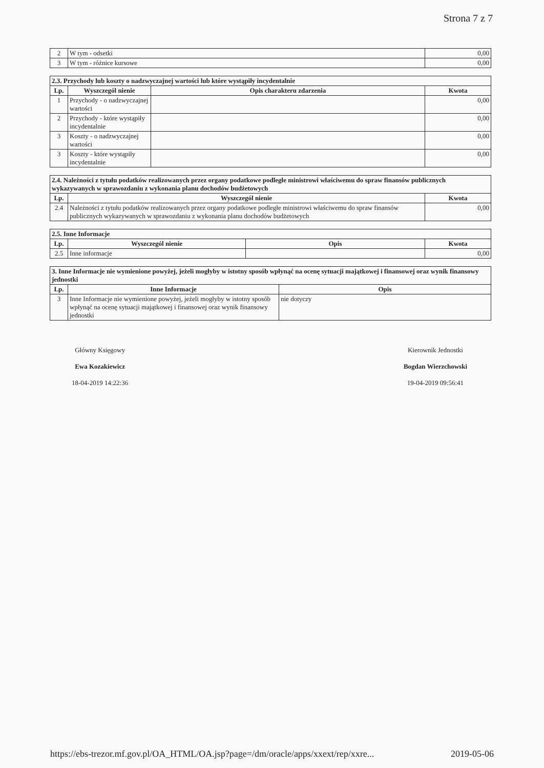Strona 7 z 7
| 2 | W tym - odsetki | 0,00 |
| 3 | W tym - różnice kursowe | 0,00 |
| 2.3. Przychody lub koszty o nadzwyczajnej wartości lub które wystąpiły incydentalnie | | | |
| --- | --- | --- | --- |
| Lp. | Wyszczegól nienie | Opis charakteru zdarzenia | Kwota |
| 1 | Przychody - o nadzwyczajnej wartości | | 0,00 |
| 2 | Przychody - które wystąpiły incydentalnie | | 0,00 |
| 3 | Koszty - o nadzwyczajnej wartości | | 0,00 |
| 3 | Koszty - które wystąpiły incydentalnie | | 0,00 |
| 2.4. Należności z tytułu podatków realizowanych przez organy podatkowe podległe ministrowi właściwemu do spraw finansów publicznych wykazywanych w sprawozdaniu z wykonania planu dochodów budżetowych | | |
| --- | --- | --- |
| Lp. | Wyszczegól nienie | Kwota |
| 2.4 | Należności z tytułu podatków realizowanych przez organy podatkowe podległe ministrowi właściwemu do spraw finansów publicznych wykazywanych w sprawozdaniu z wykonania planu dochodów budżetowych | 0,00 |
| 2.5. Inne Informacje | | | |
| --- | --- | --- | --- |
| Lp. | Wyszczegól nienie | Opis | Kwota |
| 2.5 | Inne informacje | | 0,00 |
| 3. Inne Informacje nie wymienione powyżej, jeżeli mogłyby w istotny sposób wpłynąć na ocenę sytuacji majątkowej i finansowej oraz wynik finansowy jednostki | | |
| --- | --- | --- |
| Lp. | Inne Informacje | Opis |
| 3 | Inne Informacje nie wymienione powyżej, jeżeli mogłyby w istotny sposób wpłynąć na ocenę sytuacji majątkowej i finansowej oraz wynik finansowy jednostki | nie dotyczy |
Główny Księgowy
Ewa Kozakiewicz
18-04-2019 14:22:36
Kierownik Jednostki
Bogdan Wierzchowski
19-04-2019 09:56:41
https://ebs-trezor.mf.gov.pl/OA_HTML/OA.jsp?page=/dm/oracle/apps/xxext/rep/xxre... 2019-05-06